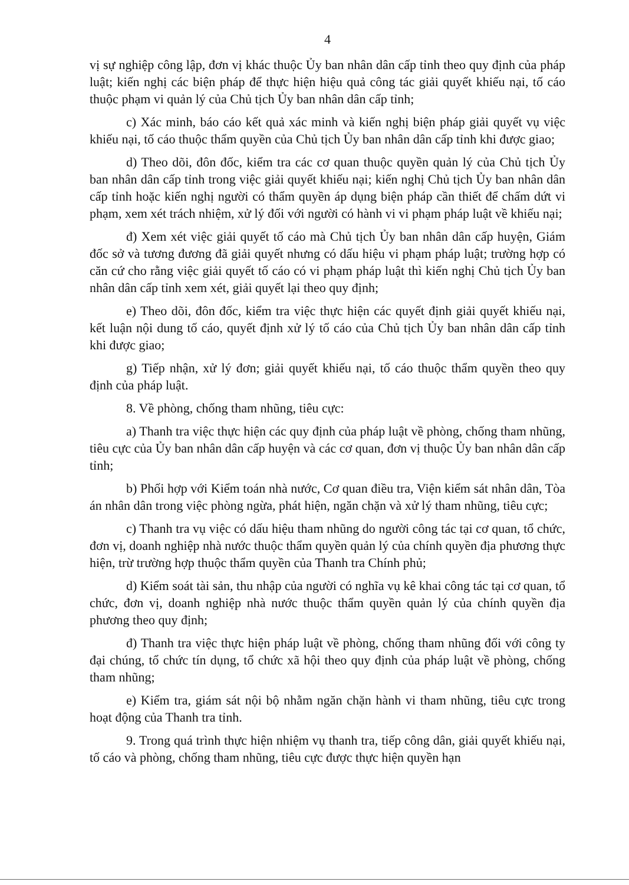4
vị sự nghiệp công lập, đơn vị khác thuộc Ủy ban nhân dân cấp tỉnh theo quy định của pháp luật; kiến nghị các biện pháp để thực hiện hiệu quả công tác giải quyết khiếu nại, tố cáo thuộc phạm vi quản lý của Chủ tịch Ủy ban nhân dân cấp tỉnh;
c) Xác minh, báo cáo kết quả xác minh và kiến nghị biện pháp giải quyết vụ việc khiếu nại, tố cáo thuộc thẩm quyền của Chủ tịch Ủy ban nhân dân cấp tỉnh khi được giao;
d) Theo dõi, đôn đốc, kiểm tra các cơ quan thuộc quyền quản lý của Chủ tịch Ủy ban nhân dân cấp tỉnh trong việc giải quyết khiếu nại; kiến nghị Chủ tịch Ủy ban nhân dân cấp tỉnh hoặc kiến nghị người có thẩm quyền áp dụng biện pháp cần thiết để chấm dứt vi phạm, xem xét trách nhiệm, xử lý đối với người có hành vi vi phạm pháp luật về khiếu nại;
đ) Xem xét việc giải quyết tố cáo mà Chủ tịch Ủy ban nhân dân cấp huyện, Giám đốc sở và tương đương đã giải quyết nhưng có dấu hiệu vi phạm pháp luật; trường hợp có căn cứ cho rằng việc giải quyết tố cáo có vi phạm pháp luật thì kiến nghị Chủ tịch Ủy ban nhân dân cấp tỉnh xem xét, giải quyết lại theo quy định;
e) Theo dõi, đôn đốc, kiểm tra việc thực hiện các quyết định giải quyết khiếu nại, kết luận nội dung tố cáo, quyết định xử lý tố cáo của Chủ tịch Ủy ban nhân dân cấp tỉnh khi được giao;
g) Tiếp nhận, xử lý đơn; giải quyết khiếu nại, tố cáo thuộc thẩm quyền theo quy định của pháp luật.
8. Về phòng, chống tham nhũng, tiêu cực:
a) Thanh tra việc thực hiện các quy định của pháp luật về phòng, chống tham nhũng, tiêu cực của Ủy ban nhân dân cấp huyện và các cơ quan, đơn vị thuộc Ủy ban nhân dân cấp tỉnh;
b) Phối hợp với Kiểm toán nhà nước, Cơ quan điều tra, Viện kiểm sát nhân dân, Tòa án nhân dân trong việc phòng ngừa, phát hiện, ngăn chặn và xử lý tham nhũng, tiêu cực;
c) Thanh tra vụ việc có dấu hiệu tham nhũng do người công tác tại cơ quan, tổ chức, đơn vị, doanh nghiệp nhà nước thuộc thẩm quyền quản lý của chính quyền địa phương thực hiện, trừ trường hợp thuộc thẩm quyền của Thanh tra Chính phủ;
d) Kiểm soát tài sản, thu nhập của người có nghĩa vụ kê khai công tác tại cơ quan, tổ chức, đơn vị, doanh nghiệp nhà nước thuộc thẩm quyền quản lý của chính quyền địa phương theo quy định;
đ) Thanh tra việc thực hiện pháp luật về phòng, chống tham nhũng đối với công ty đại chúng, tổ chức tín dụng, tổ chức xã hội theo quy định của pháp luật về phòng, chống tham nhũng;
e) Kiểm tra, giám sát nội bộ nhằm ngăn chặn hành vi tham nhũng, tiêu cực trong hoạt động của Thanh tra tỉnh.
9. Trong quá trình thực hiện nhiệm vụ thanh tra, tiếp công dân, giải quyết khiếu nại, tố cáo và phòng, chống tham nhũng, tiêu cực được thực hiện quyền hạn